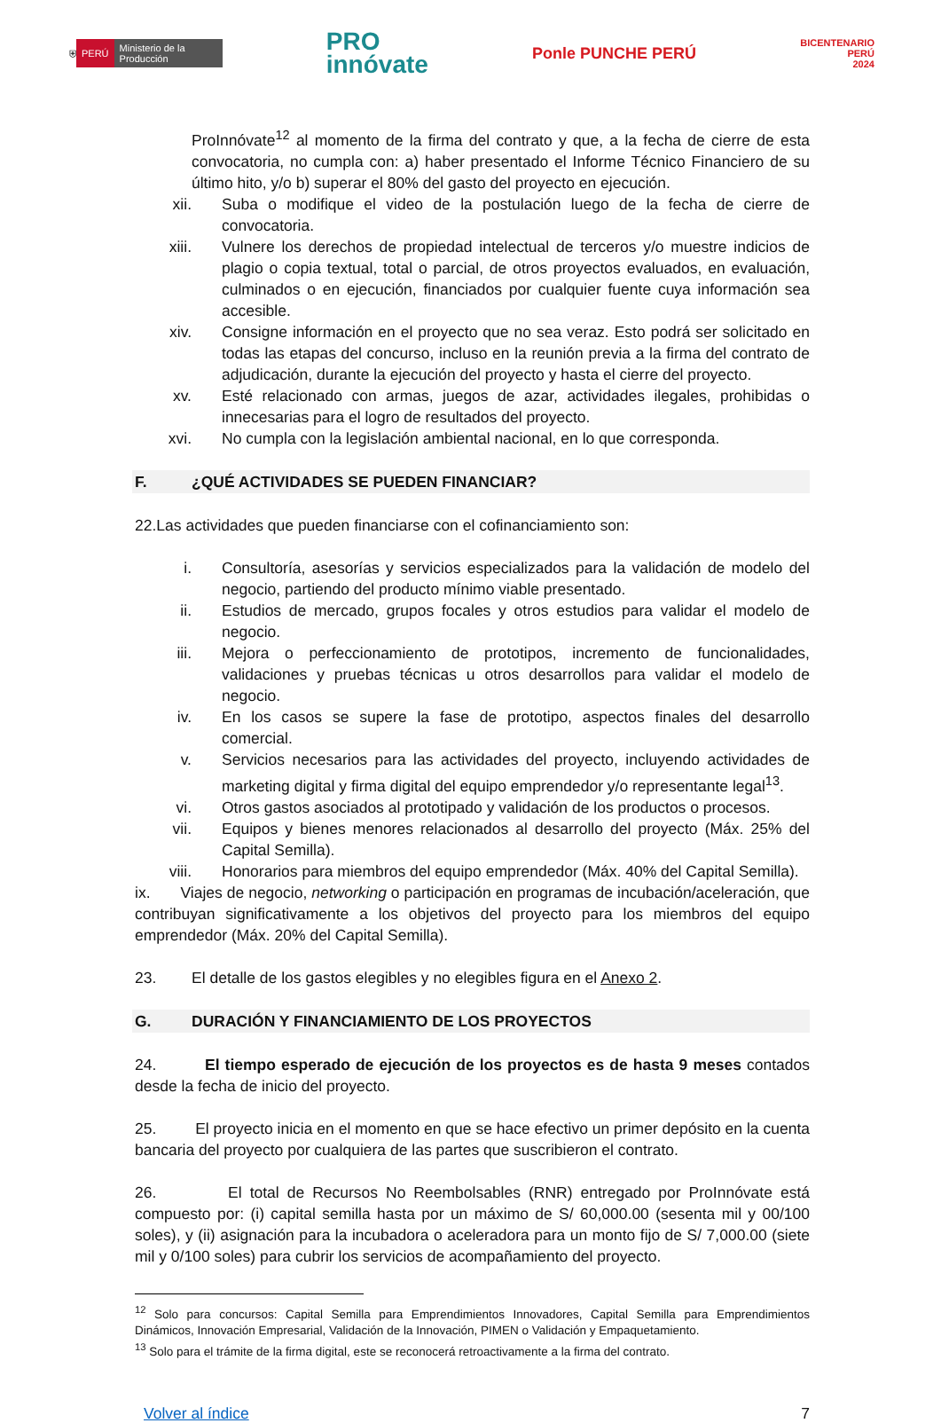⛨ PERÚ Ministerio de la Producción
PRO
innóvate
Ponle PUNCHE PERÚ
BICENTENARIO
PERÚ
2024
ProInnóvate<sup>12</sup> al momento de la firma del contrato y que, a la fecha de cierre de esta convocatoria, no cumpla con: a) haber presentado el Informe Técnico Financiero de su último hito, y/o b) superar el 80% del gasto del proyecto en ejecución.
xii. Suba o modifique el video de la postulación luego de la fecha de cierre de convocatoria.
xiii. Vulnere los derechos de propiedad intelectual de terceros y/o muestre indicios de plagio o copia textual, total o parcial, de otros proyectos evaluados, en evaluación, culminados o en ejecución, financiados por cualquier fuente cuya información sea accesible.
xiv. Consigne información en el proyecto que no sea veraz. Esto podrá ser solicitado en todas las etapas del concurso, incluso en la reunión previa a la firma del contrato de adjudicación, durante la ejecución del proyecto y hasta el cierre del proyecto.
xv. Esté relacionado con armas, juegos de azar, actividades ilegales, prohibidas o innecesarias para el logro de resultados del proyecto.
xvi. No cumpla con la legislación ambiental nacional, en lo que corresponda.
F. ¿QUÉ ACTIVIDADES SE PUEDEN FINANCIAR?
22. Las actividades que pueden financiarse con el cofinanciamiento son:
i. Consultoría, asesorías y servicios especializados para la validación de modelo del negocio, partiendo del producto mínimo viable presentado.
ii. Estudios de mercado, grupos focales y otros estudios para validar el modelo de negocio.
iii. Mejora o perfeccionamiento de prototipos, incremento de funcionalidades, validaciones y pruebas técnicas u otros desarrollos para validar el modelo de negocio.
iv. En los casos se supere la fase de prototipo, aspectos finales del desarrollo comercial.
v. Servicios necesarios para las actividades del proyecto, incluyendo actividades de marketing digital y firma digital del equipo emprendedor y/o representante legal<sup>13</sup>.
vi. Otros gastos asociados al prototipado y validación de los productos o procesos.
vii. Equipos y bienes menores relacionados al desarrollo del proyecto (Máx. 25% del Capital Semilla).
viii. Honorarios para miembros del equipo emprendedor (Máx. 40% del Capital Semilla).
ix. Viajes de negocio, networking o participación en programas de incubación/aceleración, que contribuyan significativamente a los objetivos del proyecto para los miembros del equipo emprendedor (Máx. 20% del Capital Semilla).
23. El detalle de los gastos elegibles y no elegibles figura en el Anexo 2.
G. DURACIÓN Y FINANCIAMIENTO DE LOS PROYECTOS
24. El tiempo esperado de ejecución de los proyectos es de hasta 9 meses contados desde la fecha de inicio del proyecto.
25. El proyecto inicia en el momento en que se hace efectivo un primer depósito en la cuenta bancaria del proyecto por cualquiera de las partes que suscribieron el contrato.
26. El total de Recursos No Reembolsables (RNR) entregado por ProInnóvate está compuesto por: (i) capital semilla hasta por un máximo de S/ 60,000.00 (sesenta mil y 00/100 soles), y (ii) asignación para la incubadora o aceleradora para un monto fijo de S/ 7,000.00 (siete mil y 0/100 soles) para cubrir los servicios de acompañamiento del proyecto.
<sup>12</sup> Solo para concursos: Capital Semilla para Emprendimientos Innovadores, Capital Semilla para Emprendimientos Dinámicos, Innovación Empresarial, Validación de la Innovación, PIMEN o Validación y Empaquetamiento.
<sup>13</sup> Solo para el trámite de la firma digital, este se reconocerá retroactivamente a la firma del contrato.
Volver al índice 7